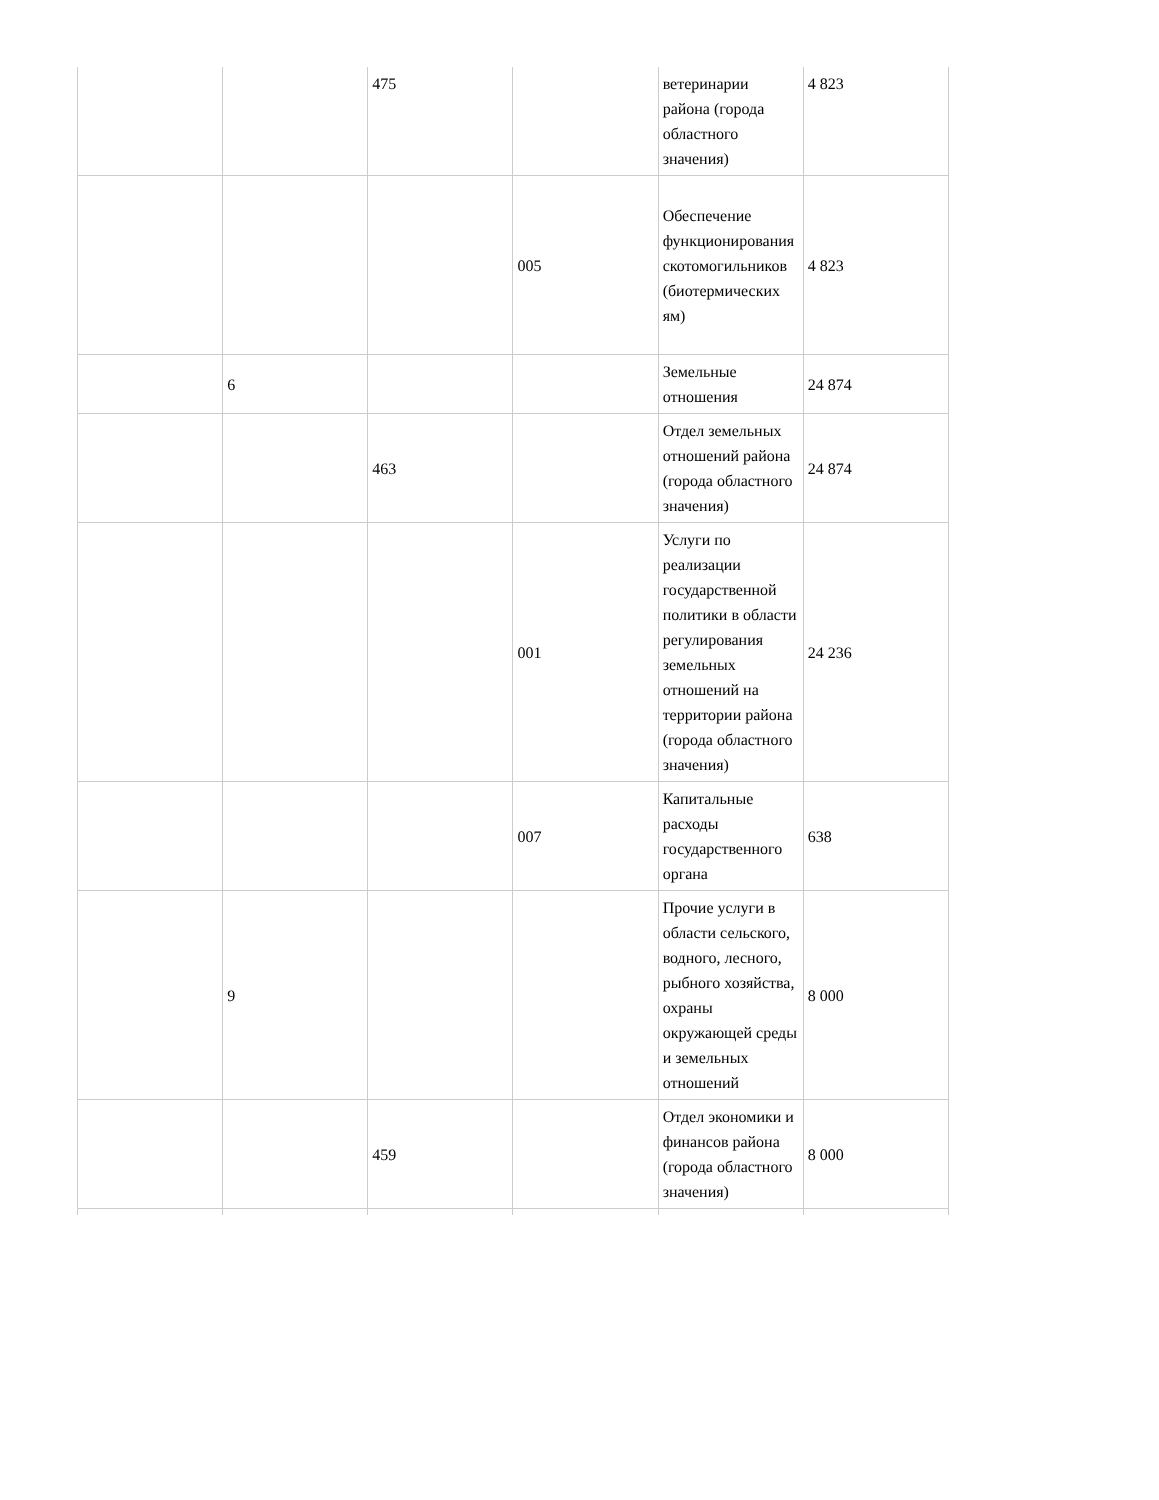| | | 475 | | ветеринарии района (города областного значения) | 4 823 |
| | | | 005 | Обеспечение функционирования скотомогильников (биотермических ям) | 4 823 |
| | 6 | | | Земельные отношения | 24 874 |
| | | 463 | | Отдел земельных отношений района (города областного значения) | 24 874 |
| | | | 001 | Услуги по реализации государственной политики в области регулирования земельных отношений на территории района (города областного значения) | 24 236 |
| | | | 007 | Капитальные расходы государственного органа | 638 |
| | 9 | | | Прочие услуги в области сельского, водного, лесного, рыбного хозяйства, охраны окружающей среды и земельных отношений | 8 000 |
| | | 459 | | Отдел экономики и финансов района (города областного значения) | 8 000 |